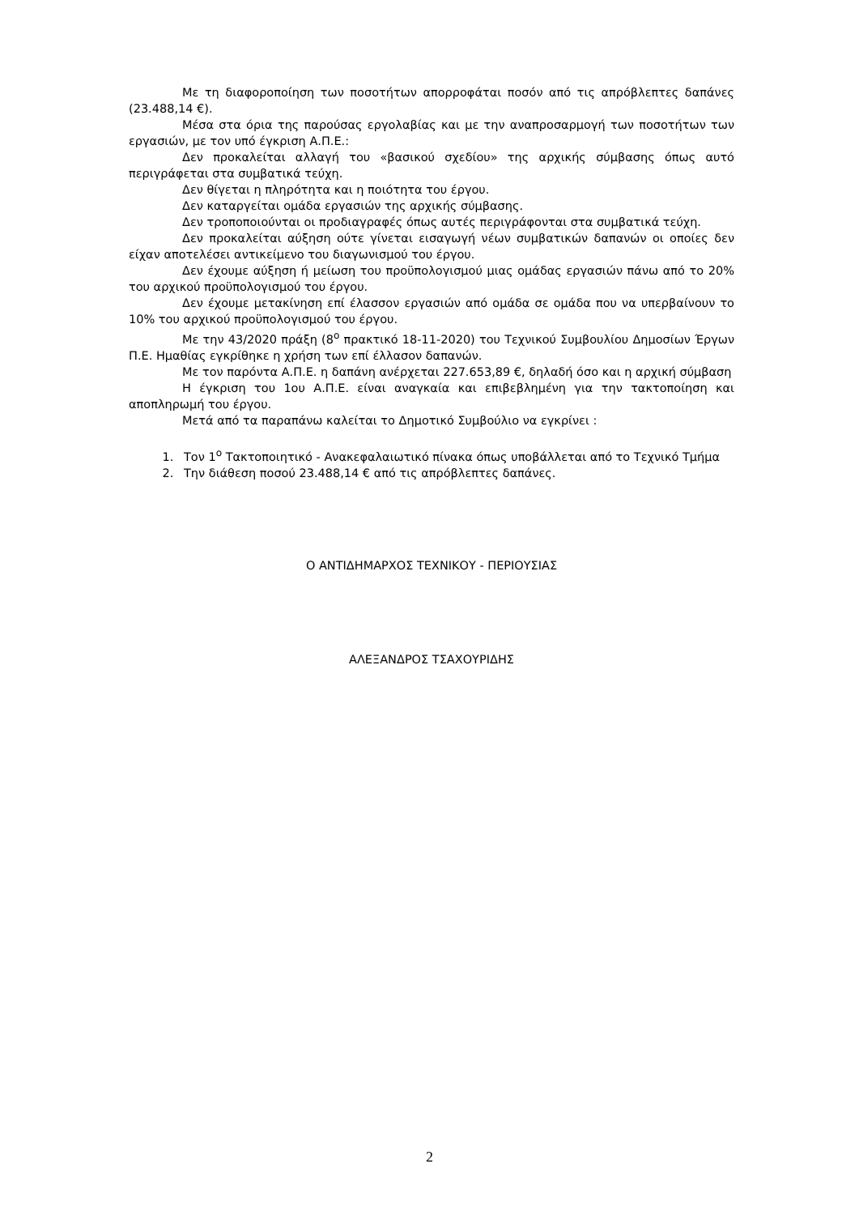Με τη διαφοροποίηση των ποσοτήτων απορροφάται ποσόν από τις απρόβλεπτες δαπάνες (23.488,14 €).
Μέσα στα όρια της παρούσας εργολαβίας και με την αναπροσαρμογή των ποσοτήτων των εργασιών, με τον υπό έγκριση Α.Π.Ε.:
Δεν προκαλείται αλλαγή του «βασικού σχεδίου» της αρχικής σύμβασης όπως αυτό περιγράφεται στα συμβατικά τεύχη.
Δεν θίγεται η πληρότητα και η ποιότητα του έργου.
Δεν καταργείται ομάδα εργασιών της αρχικής σύμβασης.
Δεν τροποποιούνται οι προδιαγραφές όπως αυτές περιγράφονται στα συμβατικά τεύχη.
Δεν προκαλείται αύξηση ούτε γίνεται εισαγωγή νέων συμβατικών δαπανών οι οποίες δεν είχαν αποτελέσει αντικείμενο του διαγωνισμού του έργου.
Δεν έχουμε αύξηση ή μείωση του προϋπολογισμού μιας ομάδας εργασιών πάνω από το 20% του αρχικού προϋπολογισμού του έργου.
Δεν έχουμε μετακίνηση επί έλασσον εργασιών από ομάδα σε ομάδα που να υπερβαίνουν το 10% του αρχικού προϋπολογισμού του έργου.
Με την 43/2020 πράξη (8<sup>ο</sup> πρακτικό 18-11-2020) του Τεχνικού Συμβουλίου Δημοσίων Έργων Π.Ε. Ημαθίας εγκρίθηκε η χρήση των επί έλλασον δαπανών.
Με τον παρόντα Α.Π.Ε. η δαπάνη ανέρχεται 227.653,89 €, δηλαδή όσο και η αρχική σύμβαση
Η έγκριση του 1ου Α.Π.Ε. είναι αναγκαία και επιβεβλημένη για την τακτοποίηση και αποπληρωμή του έργου.
Μετά από τα παραπάνω καλείται το Δημοτικό Συμβούλιο να εγκρίνει :
1. Τον 1<sup>ο</sup> Τακτοποιητικό - Ανακεφαλαιωτικό πίνακα όπως υποβάλλεται από το Τεχνικό Τμήμα
2. Την διάθεση ποσού 23.488,14 € από τις απρόβλεπτες δαπάνες.
Ο ΑΝΤΙΔΗΜΑΡΧΟΣ ΤΕΧΝΙΚΟΥ - ΠΕΡΙΟΥΣΙΑΣ
ΑΛΕΞΑΝΔΡΟΣ ΤΣΑΧΟΥΡΙΔΗΣ
2